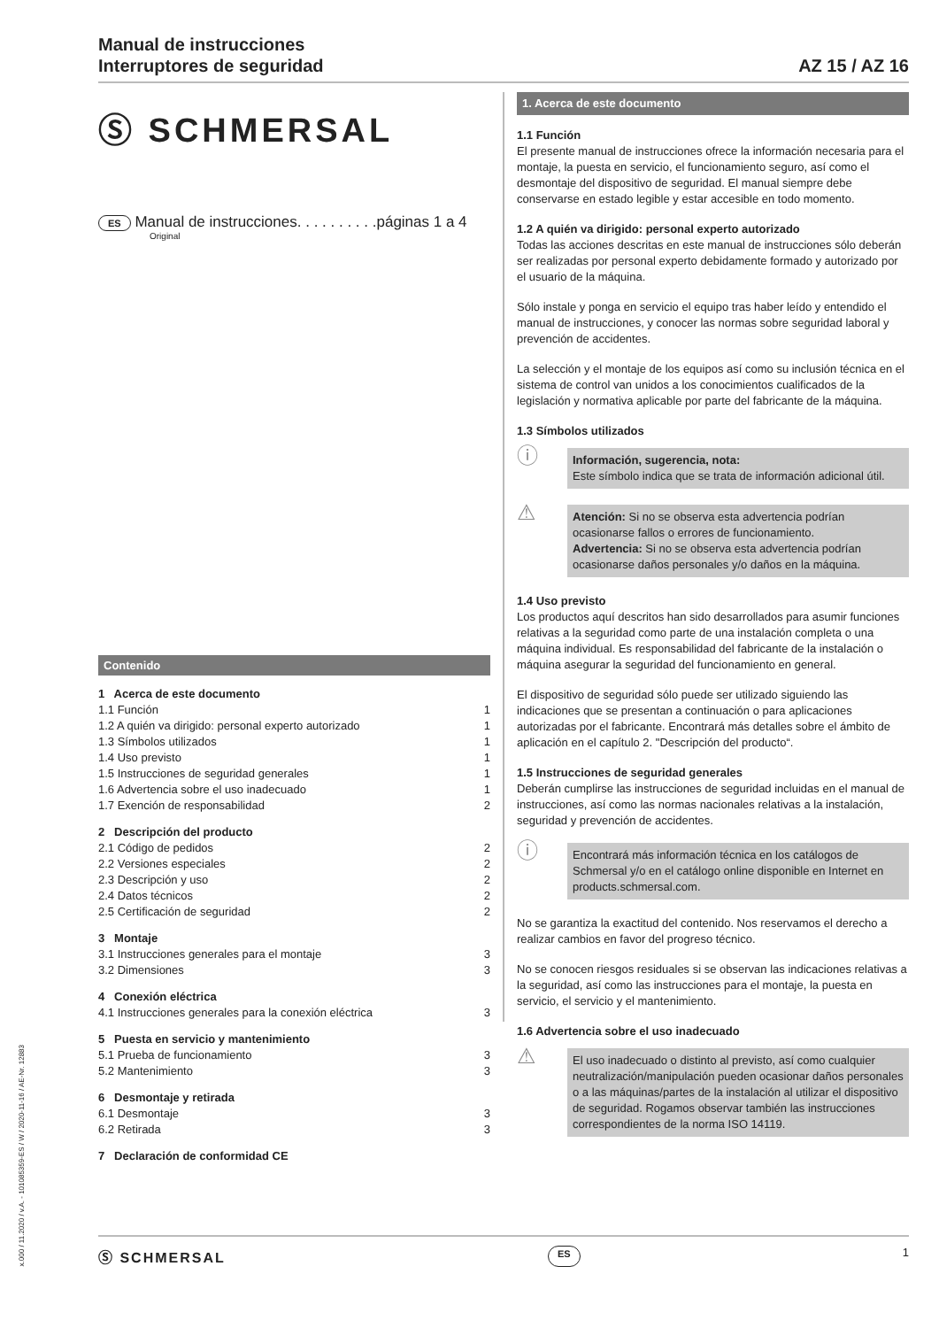Manual de instrucciones
Interruptores de seguridad
AZ 15 / AZ 16
Ⓢ SCHMERSAL
ES Manual de instrucciones. . . . . . . . . .páginas 1 a 4
Original
Contenido
1 Acerca de este documento
1.1 Función 1
1.2 A quién va dirigido: personal experto autorizado 1
1.3 Símbolos utilizados 1
1.4 Uso previsto 1
1.5 Instrucciones de seguridad generales 1
1.6 Advertencia sobre el uso inadecuado 1
1.7 Exención de responsabilidad 2
2 Descripción del producto
2.1 Código de pedidos 2
2.2 Versiones especiales 2
2.3 Descripción y uso 2
2.4 Datos técnicos 2
2.5 Certificación de seguridad 2
3 Montaje
3.1 Instrucciones generales para el montaje 3
3.2 Dimensiones 3
4 Conexión eléctrica
4.1 Instrucciones generales para la conexión eléctrica 3
5 Puesta en servicio y mantenimiento
5.1 Prueba de funcionamiento 3
5.2 Mantenimiento 3
6 Desmontaje y retirada
6.1 Desmontaje 3
6.2 Retirada 3
7 Declaración de conformidad CE
1. Acerca de este documento
1.1 Función
El presente manual de instrucciones ofrece la información necesaria para el montaje, la puesta en servicio, el funcionamiento seguro, así como el desmontaje del dispositivo de seguridad. El manual siempre debe conservarse en estado legible y estar accesible en todo momento.
1.2 A quién va dirigido: personal experto autorizado
Todas las acciones descritas en este manual de instrucciones sólo deberán ser realizadas por personal experto debidamente formado y autorizado por el usuario de la máquina.
Sólo instale y ponga en servicio el equipo tras haber leído y entendido el manual de instrucciones, y conocer las normas sobre seguridad laboral y prevención de accidentes.
La selección y el montaje de los equipos así como su inclusión técnica en el sistema de control van unidos a los conocimientos cualificados de la legislación y normativa aplicable por parte del fabricante de la máquina.
1.3 Símbolos utilizados
ⓘ
Información, sugerencia, nota:
Este símbolo indica que se trata de información adicional útil.
⚠
Atención: Si no se observa esta advertencia podrían ocasionarse fallos o errores de funcionamiento.
Advertencia: Si no se observa esta advertencia podrían ocasionarse daños personales y/o daños en la máquina.
1.4 Uso previsto
Los productos aquí descritos han sido desarrollados para asumir funciones relativas a la seguridad como parte de una instalación completa o una máquina individual. Es responsabilidad del fabricante de la instalación o máquina asegurar la seguridad del funcionamiento en general.
El dispositivo de seguridad sólo puede ser utilizado siguiendo las indicaciones que se presentan a continuación o para aplicaciones autorizadas por el fabricante. Encontrará más detalles sobre el ámbito de aplicación en el capítulo 2. "Descripción del producto“.
1.5 Instrucciones de seguridad generales
Deberán cumplirse las instrucciones de seguridad incluidas en el manual de instrucciones, así como las normas nacionales relativas a la instalación, seguridad y prevención de accidentes.
ⓘ
Encontrará más información técnica en los catálogos de Schmersal y/o en el catálogo online disponible en Internet en products.schmersal.com.
No se garantiza la exactitud del contenido. Nos reservamos el derecho a realizar cambios en favor del progreso técnico.
No se conocen riesgos residuales si se observan las indicaciones relativas a la seguridad, así como las instrucciones para el montaje, la puesta en servicio, el servicio y el mantenimiento.
1.6 Advertencia sobre el uso inadecuado
⚠
El uso inadecuado o distinto al previsto, así como cualquier neutralización/manipulación pueden ocasionar daños personales o a las máquinas/partes de la instalación al utilizar el dispositivo de seguridad. Rogamos observar también las instrucciones correspondientes de la norma ISO 14119.
x.000 / 11.2020 / v.A. - 101085359-ES / W / 2020-11-16 / AE-Nr. 12883
Ⓢ SCHMERSAL ES 1